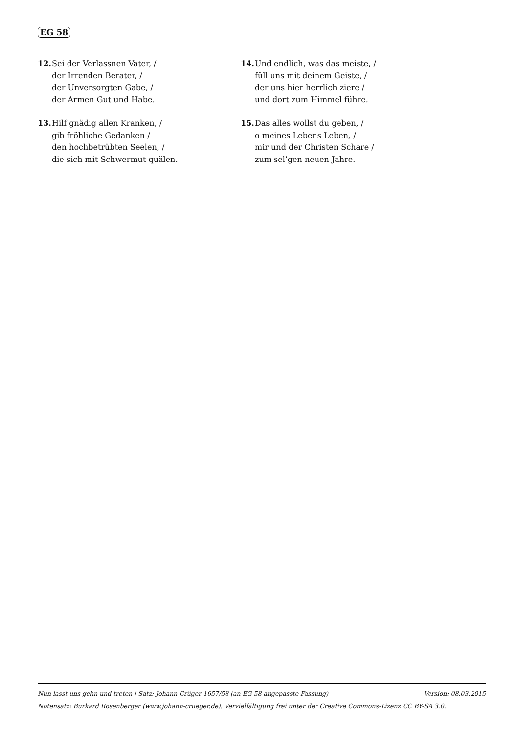EG 58
12. Sei der Verlassnen Vater, /
der Irrenden Berater, /
der Unversorgten Gabe, /
der Armen Gut und Habe.
13. Hilf gnädig allen Kranken, /
gib fröhliche Gedanken /
den hochbetrübten Seelen, /
die sich mit Schwermut quälen.
14. Und endlich, was das meiste, /
füll uns mit deinem Geiste, /
der uns hier herrlich ziere /
und dort zum Himmel führe.
15. Das alles wollst du geben, /
o meines Lebens Leben, /
mir und der Christen Schare /
zum sel’gen neuen Jahre.
Nun lasst uns gehn und treten | Satz: Johann Crüger 1657/58 (an EG 58 angepasste Fassung) Version: 08.03.2015
Notensatz: Burkard Rosenberger (www.johann-crueger.de). Vervielfältigung frei unter der Creative Commons-Lizenz CC BY-SA 3.0.